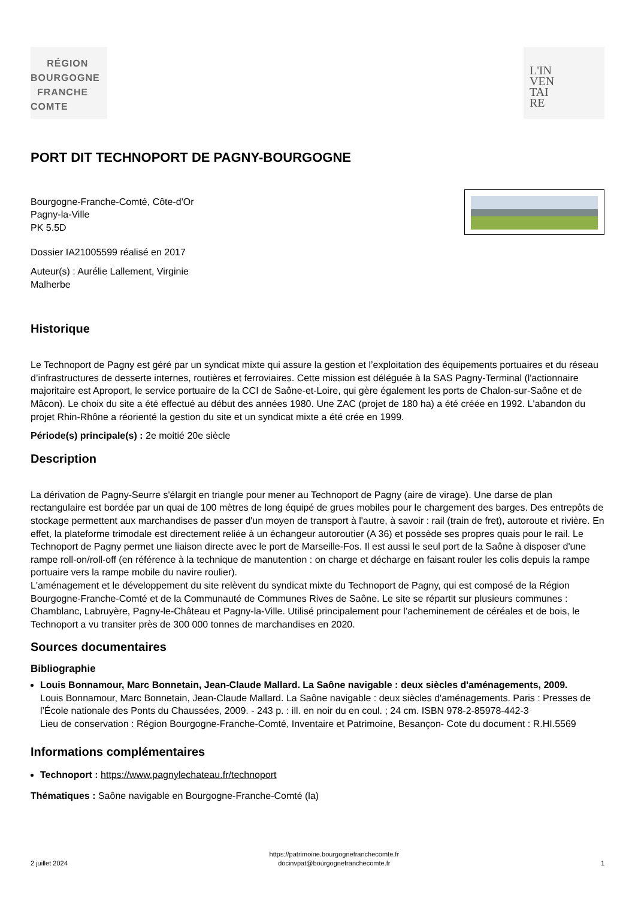RÉGION
BOURGOGNE
FRANCHE
COMTE
L'IN
VEN
TAI
RE
PORT DIT TECHNOPORT DE PAGNY-BOURGOGNE
Bourgogne-Franche-Comté, Côte-d'Or
Pagny-la-Ville
PK 5.5D
Dossier IA21005599 réalisé en 2017
Auteur(s) : Aurélie Lallement, Virginie
Malherbe
Historique
Le Technoport de Pagny est géré par un syndicat mixte qui assure la gestion et l’exploitation des équipements portuaires et du réseau d’infrastructures de desserte internes, routières et ferroviaires. Cette mission est déléguée à la SAS Pagny-Terminal (l'actionnaire majoritaire est Aproport, le service portuaire de la CCI de Saône-et-Loire, qui gère également les ports de Chalon-sur-Saône et de Mâcon). Le choix du site a été effectué au début des années 1980. Une ZAC (projet de 180 ha) a été créée en 1992. L'abandon du projet Rhin-Rhône a réorienté la gestion du site et un syndicat mixte a été crée en 1999.
Période(s) principale(s) : 2e moitié 20e siècle
Description
La dérivation de Pagny-Seurre s'élargit en triangle pour mener au Technoport de Pagny (aire de virage). Une darse de plan rectangulaire est bordée par un quai de 100 mètres de long équipé de grues mobiles pour le chargement des barges. Des entrepôts de stockage permettent aux marchandises de passer d'un moyen de transport à l'autre, à savoir : rail (train de fret), autoroute et rivière. En effet, la plateforme trimodale est directement reliée à un échangeur autoroutier (A 36) et possède ses propres quais pour le rail. Le Technoport de Pagny permet une liaison directe avec le port de Marseille-Fos. Il est aussi le seul port de la Saône à disposer d'une rampe roll-on/roll-off (en référence à la technique de manutention : on charge et décharge en faisant rouler les colis depuis la rampe portuaire vers la rampe mobile du navire roulier).
L'aménagement et le développement du site relèvent du syndicat mixte du Technoport de Pagny, qui est composé de la Région Bourgogne-Franche-Comté et de la Communauté de Communes Rives de Saône. Le site se répartit sur plusieurs communes : Chamblanc, Labruyère, Pagny-le-Château et Pagny-la-Ville. Utilisé principalement pour l’acheminement de céréales et de bois, le Technoport a vu transiter près de 300 000 tonnes de marchandises en 2020.
Sources documentaires
Bibliographie
Louis Bonnamour, Marc Bonnetain, Jean-Claude Mallard. La Saône navigable : deux siècles d'aménagements, 2009.
Louis Bonnamour, Marc Bonnetain, Jean-Claude Mallard. La Saône navigable : deux siècles d'aménagements. Paris : Presses de l’École nationale des Ponts du Chaussées, 2009. - 243 p. : ill. en noir du en coul. ; 24 cm. ISBN 978-2-85978-442-3
Lieu de conservation : Région Bourgogne-Franche-Comté, Inventaire et Patrimoine, Besançon- Cote du document : R.HI.5569
Informations complémentaires
Technoport : https://www.pagnylechateau.fr/technoport
Thématiques : Saône navigable en Bourgogne-Franche-Comté (la)
2 juillet 2024 https://patrimoine.bourgognefranchecomte.fr
docinvpat@bourgognefranchecomte.fr 1